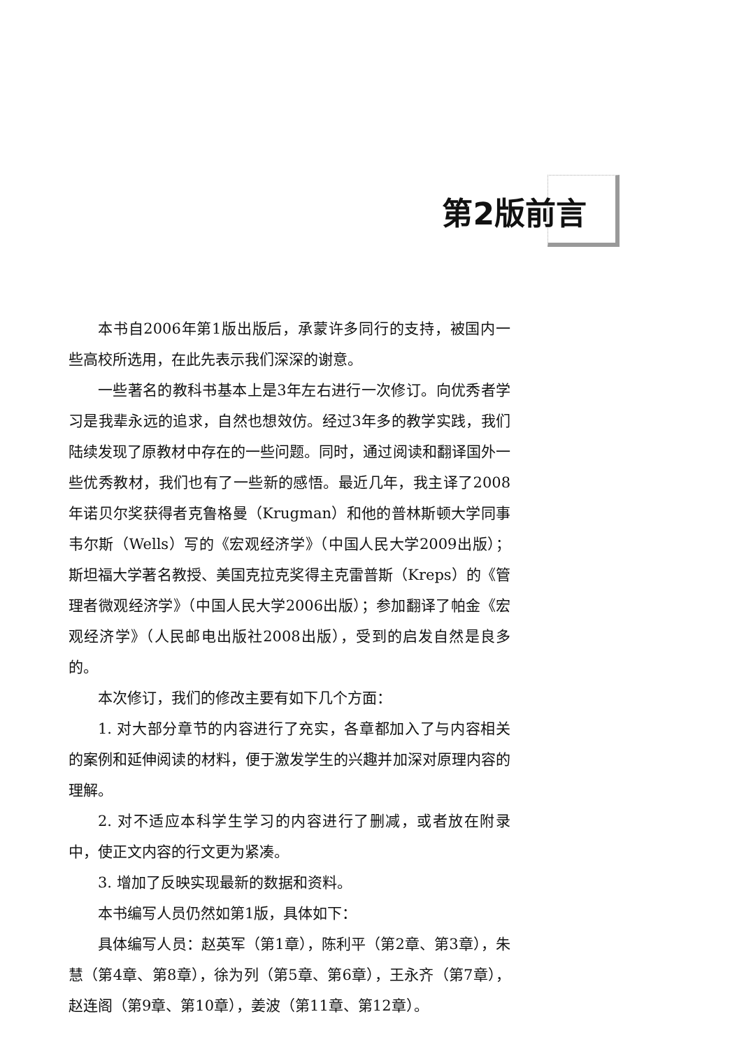第2版前言
本书自2006年第1版出版后，承蒙许多同行的支持，被国内一些高校所选用，在此先表示我们深深的谢意。
一些著名的教科书基本上是3年左右进行一次修订。向优秀者学习是我辈永远的追求，自然也想效仿。经过3年多的教学实践，我们陆续发现了原教材中存在的一些问题。同时，通过阅读和翻译国外一些优秀教材，我们也有了一些新的感悟。最近几年，我主译了2008年诺贝尔奖获得者克鲁格曼（Krugman）和他的普林斯顿大学同事韦尔斯（Wells）写的《宏观经济学》（中国人民大学2009出版）；斯坦福大学著名教授、美国克拉克奖得主克雷普斯（Kreps）的《管理者微观经济学》（中国人民大学2006出版）；参加翻译了帕金《宏观经济学》（人民邮电出版社2008出版），受到的启发自然是良多的。
本次修订，我们的修改主要有如下几个方面：
1. 对大部分章节的内容进行了充实，各章都加入了与内容相关的案例和延伸阅读的材料，便于激发学生的兴趣并加深对原理内容的理解。
2. 对不适应本科学生学习的内容进行了删减，或者放在附录中，使正文内容的行文更为紧凑。
3. 增加了反映实现最新的数据和资料。
本书编写人员仍然如第1版，具体如下：
具体编写人员：赵英军（第1章），陈利平（第2章、第3章），朱慧（第4章、第8章），徐为列（第5章、第6章），王永齐（第7章），赵连阁（第9章、第10章），姜波（第11章、第12章）。